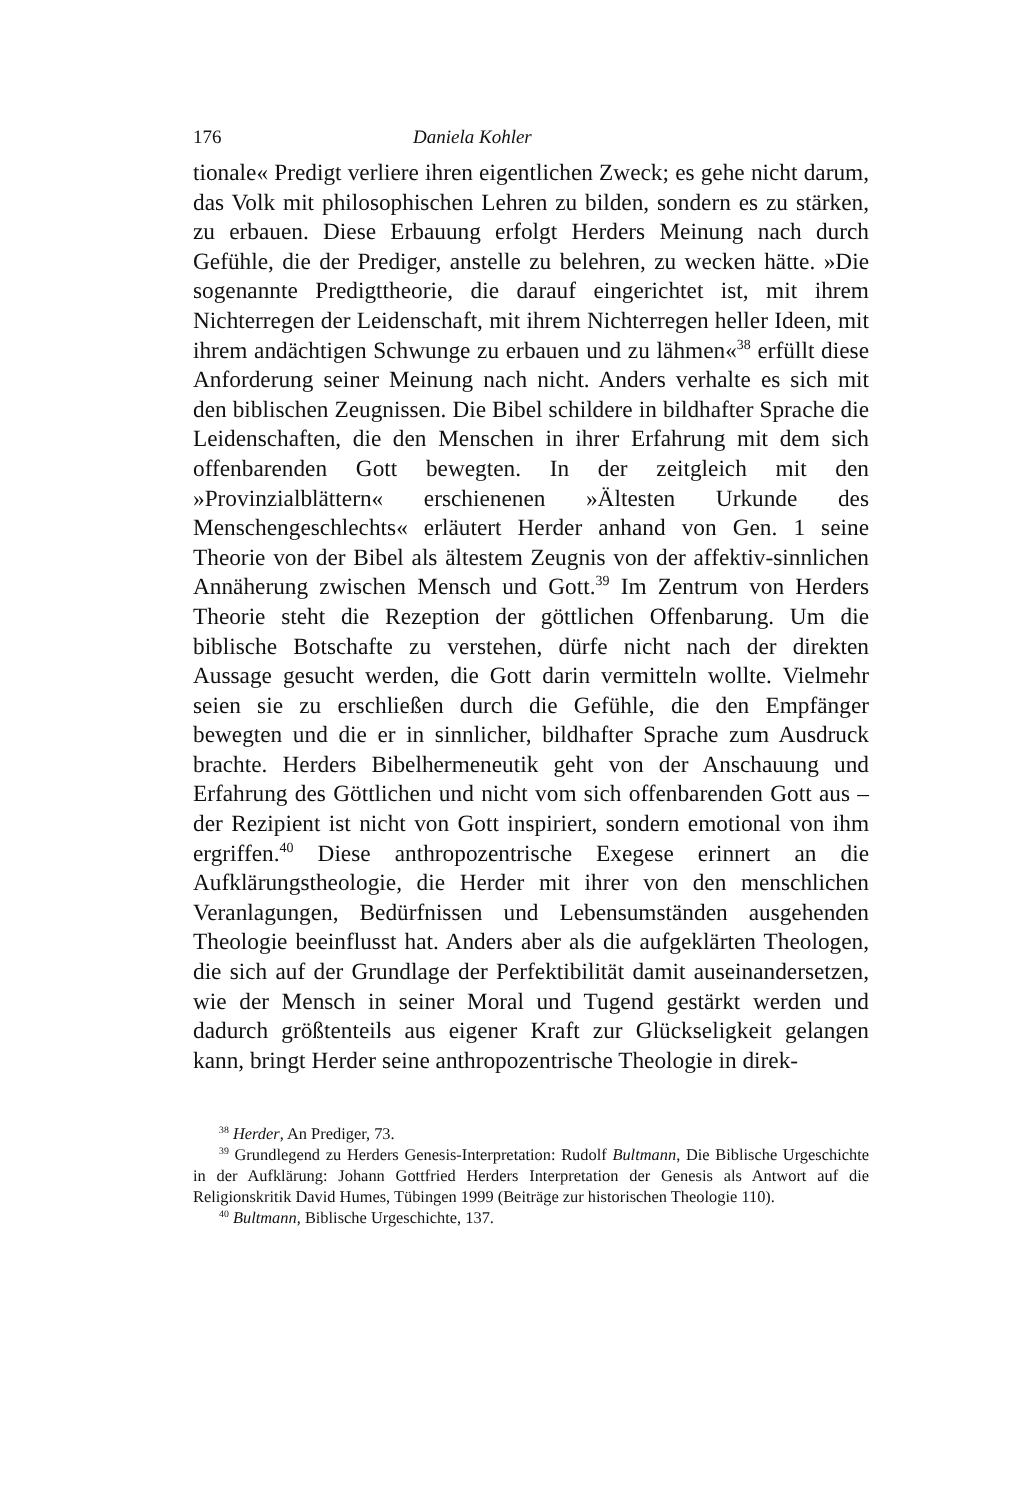176 Daniela Kohler
tionale« Predigt verliere ihren eigentlichen Zweck; es gehe nicht darum, das Volk mit philosophischen Lehren zu bilden, sondern es zu stärken, zu erbauen. Diese Erbauung erfolgt Herders Meinung nach durch Gefühle, die der Prediger, anstelle zu belehren, zu wecken hätte. »Die sogenannte Predigttheorie, die darauf eingerichtet ist, mit ihrem Nichterregen der Leidenschaft, mit ihrem Nichterregen heller Ideen, mit ihrem andächtigen Schwunge zu erbauen und zu lähmen«<sup>38</sup> erfüllt diese Anforderung seiner Meinung nach nicht. Anders verhalte es sich mit den biblischen Zeugnissen. Die Bibel schildere in bildhafter Sprache die Leidenschaften, die den Menschen in ihrer Erfahrung mit dem sich offenbarenden Gott bewegten. In der zeitgleich mit den »Provinzialblättern« erschienenen »Ältesten Urkunde des Menschengeschlechts« erläutert Herder anhand von Gen. 1 seine Theorie von der Bibel als ältestem Zeugnis von der affektiv-sinnlichen Annäherung zwischen Mensch und Gott.<sup>39</sup> Im Zentrum von Herders Theorie steht die Rezeption der göttlichen Offenbarung. Um die biblische Botschafte zu verstehen, dürfe nicht nach der direkten Aussage gesucht werden, die Gott darin vermitteln wollte. Vielmehr seien sie zu erschließen durch die Gefühle, die den Empfänger bewegten und die er in sinnlicher, bildhafter Sprache zum Ausdruck brachte. Herders Bibelhermeneutik geht von der Anschauung und Erfahrung des Göttlichen und nicht vom sich offenbarenden Gott aus – der Rezipient ist nicht von Gott inspiriert, sondern emotional von ihm ergriffen.<sup>40</sup> Diese anthropozentrische Exegese erinnert an die Aufklärungstheologie, die Herder mit ihrer von den menschlichen Veranlagungen, Bedürfnissen und Lebensumständen ausgehenden Theologie beeinflusst hat. Anders aber als die aufgeklärten Theologen, die sich auf der Grundlage der Perfektibilität damit auseinandersetzen, wie der Mensch in seiner Moral und Tugend gestärkt werden und dadurch größtenteils aus eigener Kraft zur Glückseligkeit gelangen kann, bringt Herder seine anthropozentrische Theologie in direk-
<sup>38</sup> Herder, An Prediger, 73.
<sup>39</sup> Grundlegend zu Herders Genesis-Interpretation: Rudolf Bultmann, Die Biblische Urgeschichte in der Aufklärung: Johann Gottfried Herders Interpretation der Genesis als Antwort auf die Religionskritik David Humes, Tübingen 1999 (Beiträge zur historischen Theologie 110).
<sup>40</sup> Bultmann, Biblische Urgeschichte, 137.